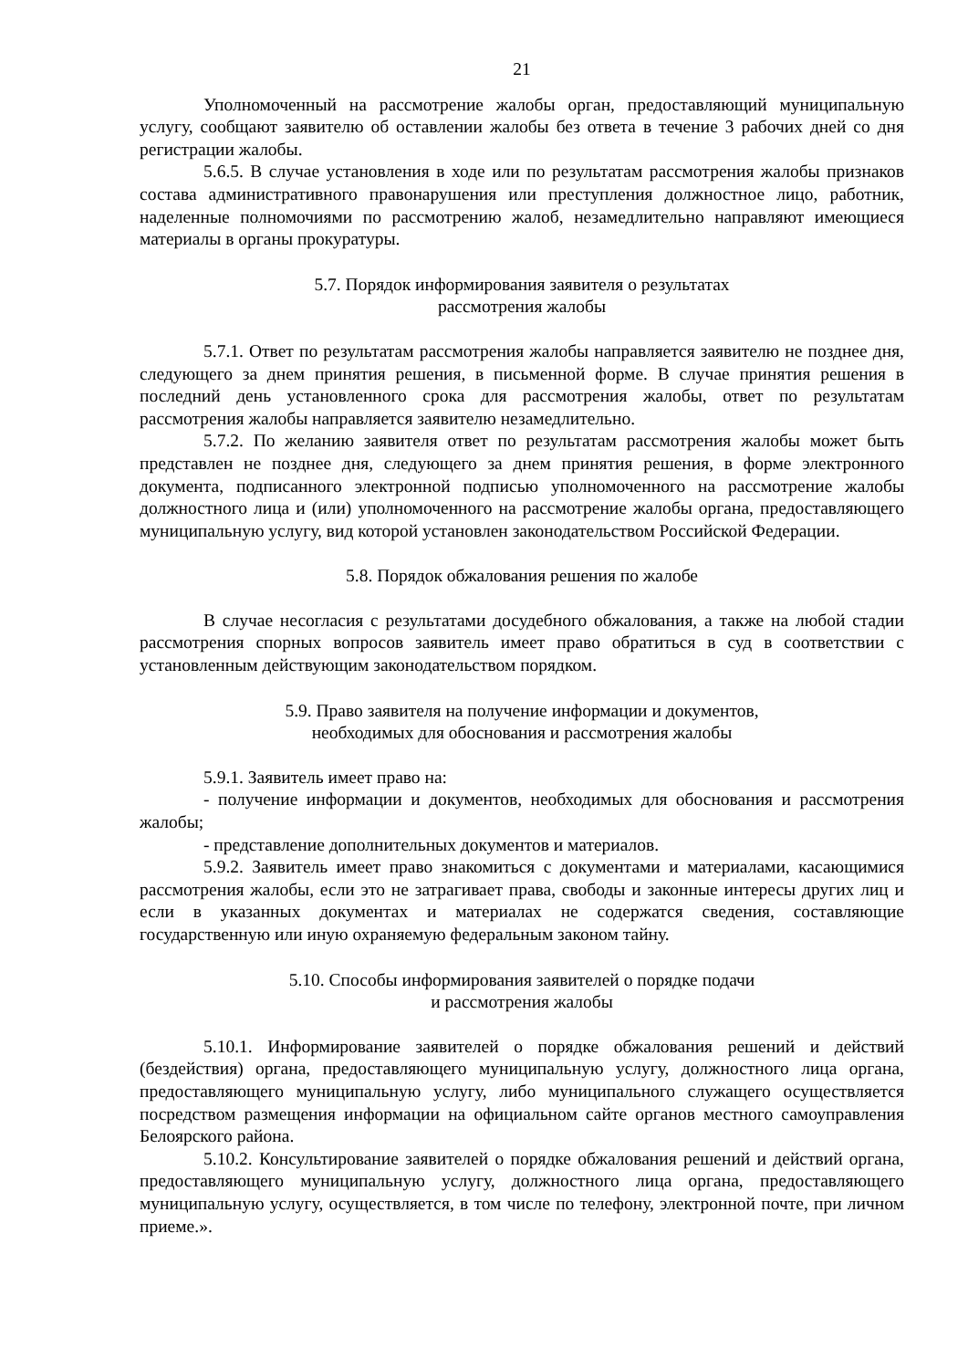21
Уполномоченный на рассмотрение жалобы орган, предоставляющий муниципальную услугу, сообщают заявителю об оставлении жалобы без ответа в течение 3 рабочих дней со дня регистрации жалобы.
5.6.5. В случае установления в ходе или по результатам рассмотрения жалобы признаков состава административного правонарушения или преступления должностное лицо, работник, наделенные полномочиями по рассмотрению жалоб, незамедлительно направляют имеющиеся материалы в органы прокуратуры.
5.7. Порядок информирования заявителя о результатах
рассмотрения жалобы
5.7.1. Ответ по результатам рассмотрения жалобы направляется заявителю не позднее дня, следующего за днем принятия решения, в письменной форме. В случае принятия решения в последний день установленного срока для рассмотрения жалобы, ответ по результатам рассмотрения жалобы направляется заявителю незамедлительно.
5.7.2. По желанию заявителя ответ по результатам рассмотрения жалобы может быть представлен не позднее дня, следующего за днем принятия решения, в форме электронного документа, подписанного электронной подписью уполномоченного на рассмотрение жалобы должностного лица и (или) уполномоченного на рассмотрение жалобы органа, предоставляющего муниципальную услугу, вид которой установлен законодательством Российской Федерации.
5.8. Порядок обжалования решения по жалобе
В случае несогласия с результатами досудебного обжалования, а также на любой стадии рассмотрения спорных вопросов заявитель имеет право обратиться в суд в соответствии с установленным действующим законодательством порядком.
5.9. Право заявителя на получение информации и документов,
необходимых для обоснования и рассмотрения жалобы
5.9.1. Заявитель имеет право на:
- получение информации и документов, необходимых для обоснования и рассмотрения жалобы;
- представление дополнительных документов и материалов.
5.9.2. Заявитель имеет право знакомиться с документами и материалами, касающимися рассмотрения жалобы, если это не затрагивает права, свободы и законные интересы других лиц и если в указанных документах и материалах не содержатся сведения, составляющие государственную или иную охраняемую федеральным законом тайну.
5.10. Способы информирования заявителей о порядке подачи
и рассмотрения жалобы
5.10.1. Информирование заявителей о порядке обжалования решений и действий (бездействия) органа, предоставляющего муниципальную услугу, должностного лица органа, предоставляющего муниципальную услугу, либо муниципального служащего осуществляется посредством размещения информации на официальном сайте органов местного самоуправления Белоярского района.
5.10.2. Консультирование заявителей о порядке обжалования решений и действий органа, предоставляющего муниципальную услугу, должностного лица органа, предоставляющего муниципальную услугу, осуществляется, в том числе по телефону, электронной почте, при личном приеме.».